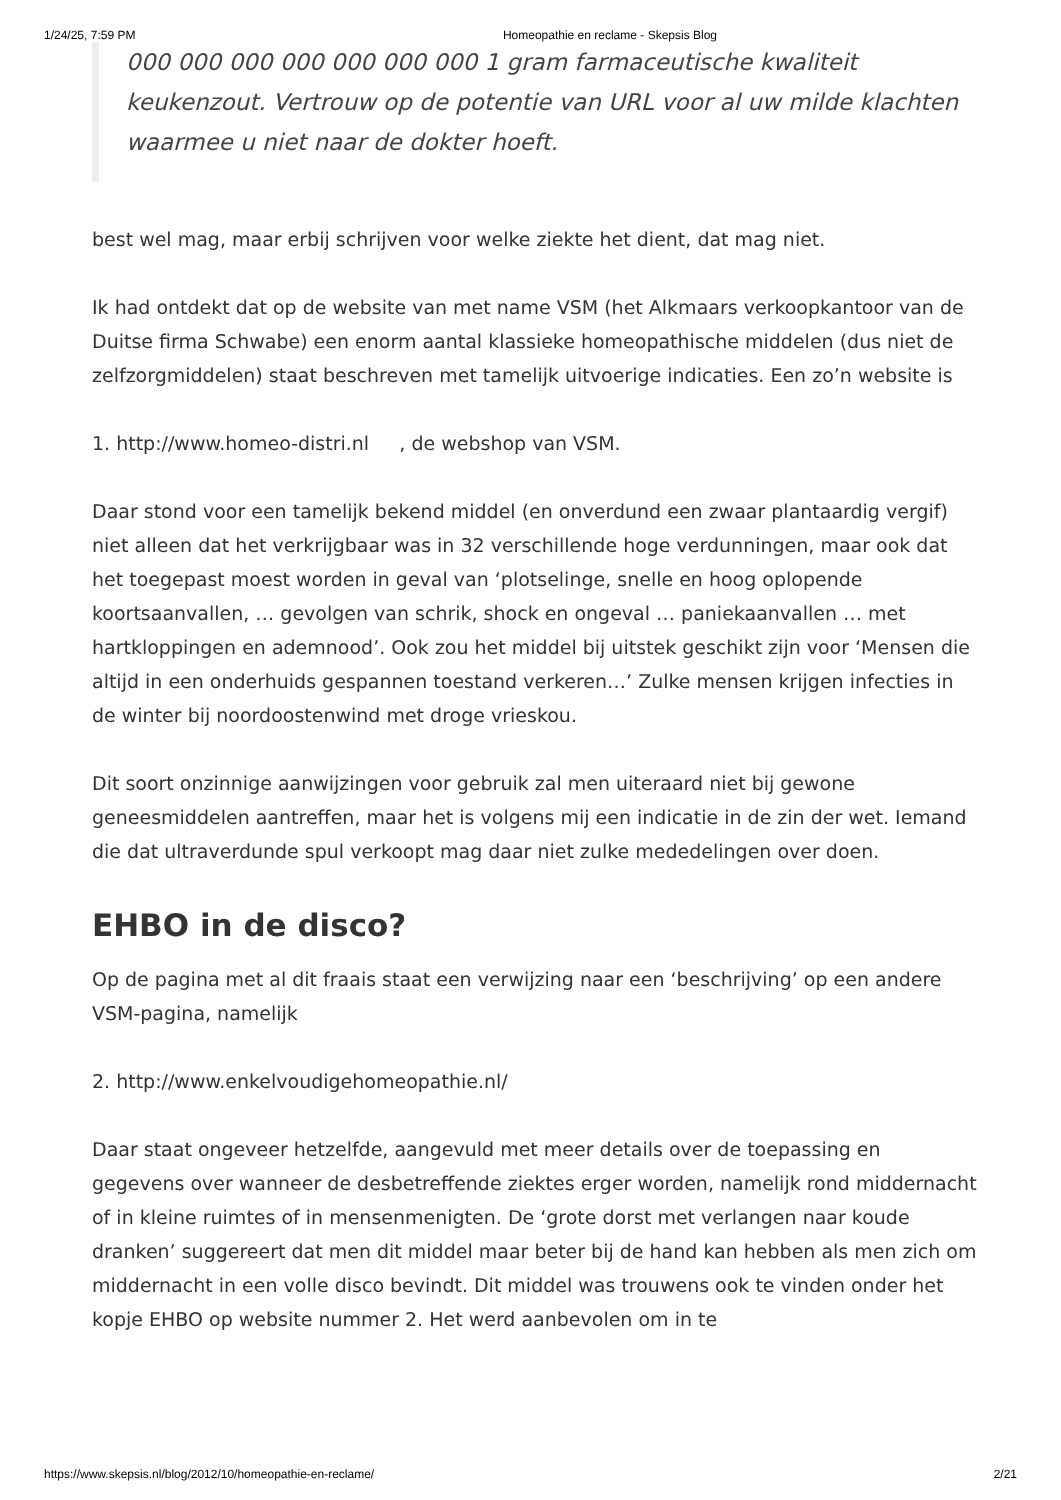1/24/25, 7:59 PM Homeopathie en reclame - Skepsis Blog
000 000 000 000 000 000 000 1 gram farmaceutische kwaliteit keukenzout. Vertrouw op de potentie van URL voor al uw milde klachten waarmee u niet naar de dokter hoeft.
best wel mag, maar erbij schrijven voor welke ziekte het dient, dat mag niet.
Ik had ontdekt dat op de website van met name VSM (het Alkmaars verkoopkantoor van de Duitse firma Schwabe) een enorm aantal klassieke homeopathische middelen (dus niet de zelfzorgmiddelen) staat beschreven met tamelijk uitvoerige indicaties. Een zo’n website is
1. http://www.homeo-distri.nl , de webshop van VSM.
Daar stond voor een tamelijk bekend middel (en onverdund een zwaar plantaardig vergif) niet alleen dat het verkrijgbaar was in 32 verschillende hoge verdunningen, maar ook dat het toegepast moest worden in geval van ‘plotselinge, snelle en hoog oplopende koortsaanvallen, … gevolgen van schrik, shock en ongeval … paniekaanvallen … met hartkloppingen en ademnood’. Ook zou het middel bij uitstek geschikt zijn voor ‘Mensen die altijd in een onderhuids gespannen toestand verkeren…’ Zulke mensen krijgen infecties in de winter bij noordoostenwind met droge vrieskou.
Dit soort onzinnige aanwijzingen voor gebruik zal men uiteraard niet bij gewone geneesmiddelen aantreffen, maar het is volgens mij een indicatie in de zin der wet. Iemand die dat ultraverdunde spul verkoopt mag daar niet zulke mededelingen over doen.
EHBO in de disco?
Op de pagina met al dit fraais staat een verwijzing naar een ‘beschrijving’ op een andere VSM-pagina, namelijk
2. http://www.enkelvoudigehomeopathie.nl/
Daar staat ongeveer hetzelfde, aangevuld met meer details over de toepassing en gegevens over wanneer de desbetreffende ziektes erger worden, namelijk rond middernacht of in kleine ruimtes of in mensenmenigten. De ‘grote dorst met verlangen naar koude dranken’ suggereert dat men dit middel maar beter bij de hand kan hebben als men zich om middernacht in een volle disco bevindt. Dit middel was trouwens ook te vinden onder het kopje EHBO op website nummer 2. Het werd aanbevolen om in te
https://www.skepsis.nl/blog/2012/10/homeopathie-en-reclame/ 2/21